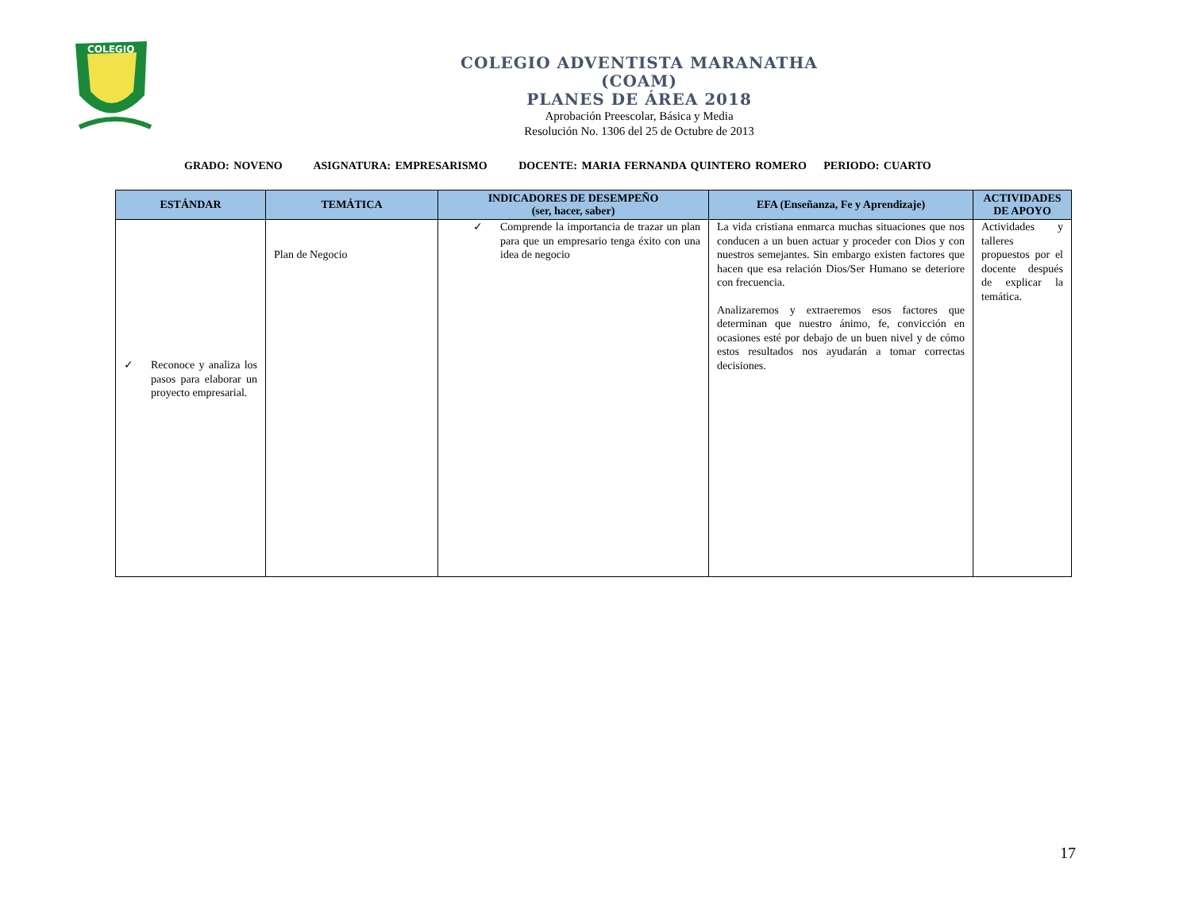COLEGIO
COLEGIO ADVENTISTA MARANATHA
(COAM)
PLANES DE ÁREA 2018
Aprobación Preescolar, Básica y Media
Resolución No. 1306 del 25 de Octubre de 2013
GRADO: NOVENO ASIGNATURA: EMPRESARISMO DOCENTE: MARIA FERNANDA QUINTERO ROMERO PERIODO: CUARTO
| ESTÁNDAR | TEMÁTICA | INDICADORES DE DESEMPEÑO (ser, hacer, saber) | EFA (Enseñanza, Fe y Aprendizaje) | ACTIVIDADES DE APOYO |
| --- | --- | --- | --- | --- |
| ✓ Reconoce y analiza los pasos para elaborar un proyecto empresarial. | Plan de Negocio | ✓ Comprende la importancia de trazar un plan para que un empresario tenga éxito con una idea de negocio | La vida cristiana enmarca muchas situaciones que nos conducen a un buen actuar y proceder con Dios y con nuestros semejantes. Sin embargo existen factores que hacen que esa relación Dios/Ser Humano se deteriore con frecuencia. Analizaremos y extraeremos esos factores que determinan que nuestro ánimo, fe, convicción en ocasiones esté por debajo de un buen nivel y de cómo estos resultados nos ayudarán a tomar correctas decisiones. | Actividades y talleres propuestos por el docente después de explicar la temática. |
17